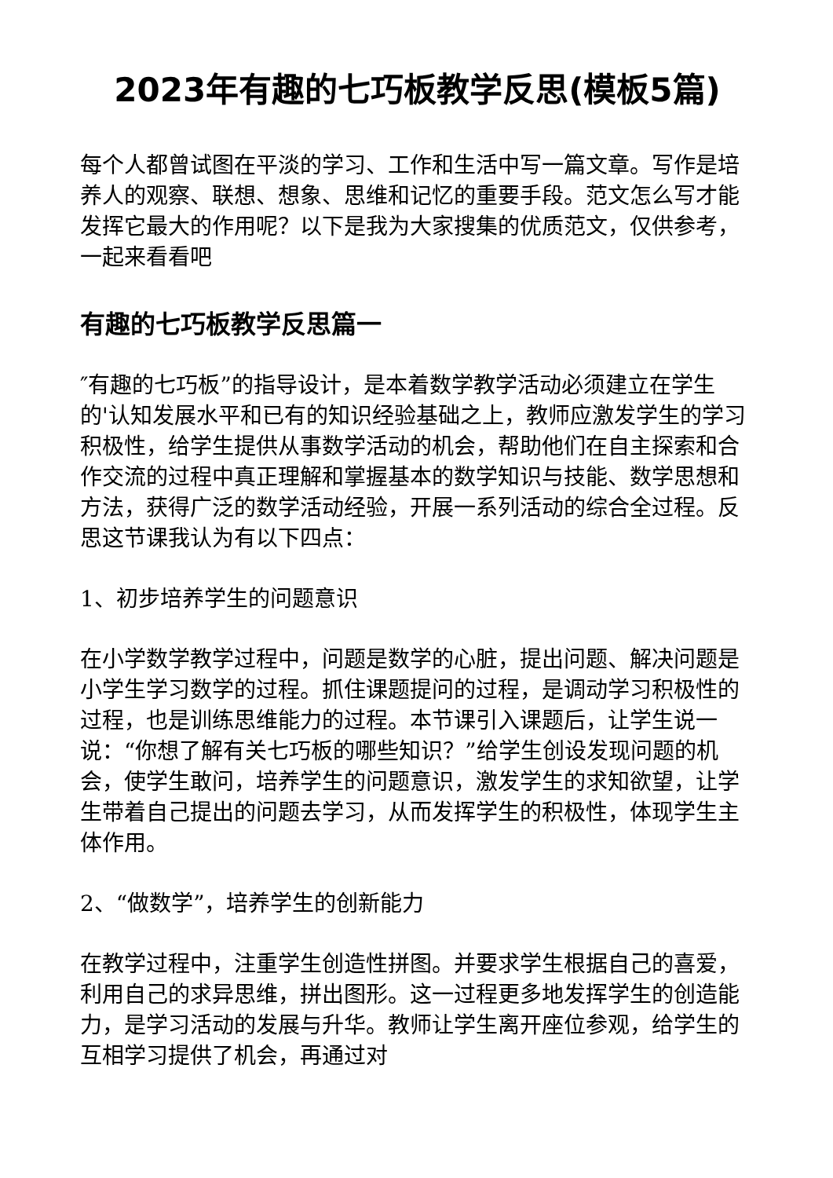2023年有趣的七巧板教学反思(模板5篇)
每个人都曾试图在平淡的学习、工作和生活中写一篇文章。写作是培养人的观察、联想、想象、思维和记忆的重要手段。范文怎么写才能发挥它最大的作用呢？以下是我为大家搜集的优质范文，仅供参考，一起来看看吧
有趣的七巧板教学反思篇一
″有趣的七巧板”的指导设计，是本着数学教学活动必须建立在学生的'认知发展水平和已有的知识经验基础之上，教师应激发学生的学习积极性，给学生提供从事数学活动的机会，帮助他们在自主探索和合作交流的过程中真正理解和掌握基本的数学知识与技能、数学思想和方法，获得广泛的数学活动经验，开展一系列活动的综合全过程。反思这节课我认为有以下四点：
1、初步培养学生的问题意识
在小学数学教学过程中，问题是数学的心脏，提出问题、解决问题是小学生学习数学的过程。抓住课题提问的过程，是调动学习积极性的过程，也是训练思维能力的过程。本节课引入课题后，让学生说一说：“你想了解有关七巧板的哪些知识？”给学生创设发现问题的机会，使学生敢问，培养学生的问题意识，激发学生的求知欲望，让学生带着自己提出的问题去学习，从而发挥学生的积极性，体现学生主体作用。
2、“做数学”，培养学生的创新能力
在教学过程中，注重学生创造性拼图。并要求学生根据自己的喜爱，利用自己的求异思维，拼出图形。这一过程更多地发挥学生的创造能力，是学习活动的发展与升华。教师让学生离开座位参观，给学生的互相学习提供了机会，再通过对